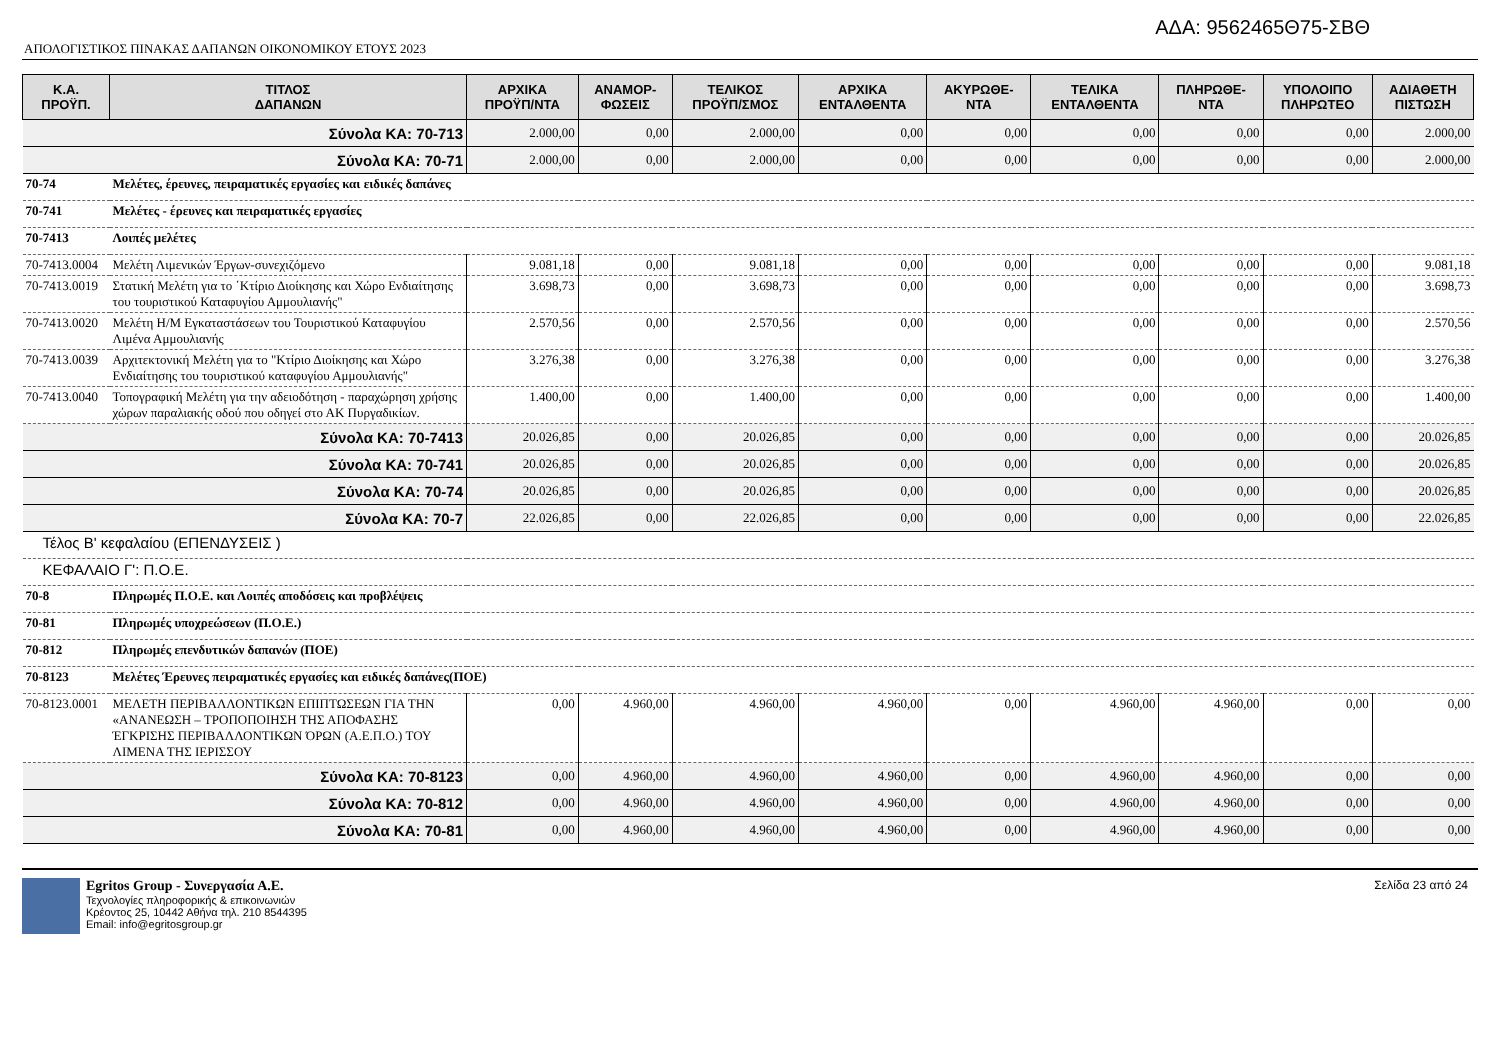ΑΔΑ: 9562465Θ75-ΣΒΘ
ΑΠΟΛΟΓΙΣΤΙΚΟΣ ΠΙΝΑΚΑΣ ΔΑΠΑΝΩΝ ΟΙΚΟΝΟΜΙΚΟΥ ΕΤΟΥΣ 2023
| Κ.Α. ΠΡΟΫΠ. | ΤΙΤΛΟΣ ΔΑΠΑΝΩΝ | ΑΡΧΙΚΑ ΠΡΟΫΠ/ΝΤΑ | ΑΝΑΜΟΡ- ΦΩΣΕΙΣ | ΤΕΛΙΚΟΣ ΠΡΟΫΠ/ΣΜΟΣ | ΑΡΧΙΚΑ ΕΝΤΑΛΘΕΝΤΑ | ΑΚΥΡΩΘΕ- ΝΤΑ | ΤΕΛΙΚΑ ΕΝΤΑΛΘΕΝΤΑ | ΠΛΗΡΩΘΕ- ΝΤΑ | ΥΠΟΛΟΙΠΟ ΠΛΗΡΩΤΕΟ | ΑΔΙΑΘΕΤΗ ΠΙΣΤΩΣΗ |
| --- | --- | --- | --- | --- | --- | --- | --- | --- | --- | --- |
| Σύνολα ΚΑ: 70-713 | | 2.000,00 | 0,00 | 2.000,00 | 0,00 | 0,00 | 0,00 | 0,00 | 0,00 | 2.000,00 |
| Σύνολα ΚΑ: 70-71 | | 2.000,00 | 0,00 | 2.000,00 | 0,00 | 0,00 | 0,00 | 0,00 | 0,00 | 2.000,00 |
| 70-74 | Μελέτες, έρευνες, πειραματικές εργασίες και ειδικές δαπάνες | | | | | | | | | |
| 70-741 | Μελέτες - έρευνες και πειραματικές εργασίες | | | | | | | | | |
| 70-7413 | Λοιπές μελέτες | | | | | | | | | |
| 70-7413.0004 | Μελέτη Λιμενικών Έργων-συνεχιζόμενο | 9.081,18 | 0,00 | 9.081,18 | 0,00 | 0,00 | 0,00 | 0,00 | 0,00 | 9.081,18 |
| 70-7413.0019 | Στατική Μελέτη για το ΄Κτίριο Διοίκησης και Χώρο Ενδιαίτησης του τουριστικού Καταφυγίου Αμμουλιανής" | 3.698,73 | 0,00 | 3.698,73 | 0,00 | 0,00 | 0,00 | 0,00 | 0,00 | 3.698,73 |
| 70-7413.0020 | Μελέτη Η/Μ Εγκαταστάσεων του Τουριστικού Καταφυγίου Λιμένα Αμμουλιανής | 2.570,56 | 0,00 | 2.570,56 | 0,00 | 0,00 | 0,00 | 0,00 | 0,00 | 2.570,56 |
| 70-7413.0039 | Αρχιτεκτονική Μελέτη για το "Κτίριο Διοίκησης και Χώρο Ενδιαίτησης του τουριστικού καταφυγίου Αμμουλιανής" | 3.276,38 | 0,00 | 3.276,38 | 0,00 | 0,00 | 0,00 | 0,00 | 0,00 | 3.276,38 |
| 70-7413.0040 | Τοπογραφική Μελέτη για την αδειοδότηση - παραχώρηση χρήσης χώρων παραλιακής οδού που οδηγεί στο ΑΚ Πυργαδικίων. | 1.400,00 | 0,00 | 1.400,00 | 0,00 | 0,00 | 0,00 | 0,00 | 0,00 | 1.400,00 |
| Σύνολα ΚΑ: 70-7413 | | 20.026,85 | 0,00 | 20.026,85 | 0,00 | 0,00 | 0,00 | 0,00 | 0,00 | 20.026,85 |
| Σύνολα ΚΑ: 70-741 | | 20.026,85 | 0,00 | 20.026,85 | 0,00 | 0,00 | 0,00 | 0,00 | 0,00 | 20.026,85 |
| Σύνολα ΚΑ: 70-74 | | 20.026,85 | 0,00 | 20.026,85 | 0,00 | 0,00 | 0,00 | 0,00 | 0,00 | 20.026,85 |
| Σύνολα ΚΑ: 70-7 | | 22.026,85 | 0,00 | 22.026,85 | 0,00 | 0,00 | 0,00 | 0,00 | 0,00 | 22.026,85 |
| Τέλος Β' κεφαλαίου (ΕΠΕΝΔΥΣΕΙΣ ) | | | | | | | | | | |
| ΚΕΦΑΛΑΙΟ Γ': Π.Ο.Ε. | | | | | | | | | | |
| 70-8 | Πληρωμές Π.Ο.Ε. και Λοιπές αποδόσεις και προβλέψεις | | | | | | | | | |
| 70-81 | Πληρωμές υποχρεώσεων (Π.Ο.Ε.) | | | | | | | | | |
| 70-812 | Πληρωμές επενδυτικών δαπανών (ΠΟΕ) | | | | | | | | | |
| 70-8123 | Μελέτες Έρευνες πειραματικές εργασίες και ειδικές δαπάνες(ΠΟΕ) | | | | | | | | | |
| 70-8123.0001 | ΜΕΛΕΤΗ ΠΕΡΙΒΑΛΛΟΝΤΙΚΩΝ ΕΠΙΠΤΩΣΕΩΝ ΓΙΑ ΤΗΝ «ΑΝΑΝΕΩΣΗ – ΤΡΟΠΟΠΟΙΗΣΗ ΤΗΣ ΑΠΟΦΑΣΗΣ ΈΓΚΡΙΣΗΣ ΠΕΡΙΒΑΛΛΟΝΤΙΚΩΝ ΌΡΩΝ (Α.Ε.Π.Ο.) ΤΟΥ ΛΙΜΕΝΑ ΤΗΣ ΙΕΡΙΣΣΟΥ | 0,00 | 4.960,00 | 4.960,00 | 4.960,00 | 0,00 | 4.960,00 | 4.960,00 | 0,00 | 0,00 |
| Σύνολα ΚΑ: 70-8123 | | 0,00 | 4.960,00 | 4.960,00 | 4.960,00 | 0,00 | 4.960,00 | 4.960,00 | 0,00 | 0,00 |
| Σύνολα ΚΑ: 70-812 | | 0,00 | 4.960,00 | 4.960,00 | 4.960,00 | 0,00 | 4.960,00 | 4.960,00 | 0,00 | 0,00 |
| Σύνολα ΚΑ: 70-81 | | 0,00 | 4.960,00 | 4.960,00 | 4.960,00 | 0,00 | 4.960,00 | 4.960,00 | 0,00 | 0,00 |
Egritos Group - Συνεργασία Α.Ε.
Τεχνολογίες πληροφορικής & επικοινωνιών
Κρέοντος 25, 10442 Αθήνα τηλ. 210 8544395
Email: info@egritosgroup.gr
Σελίδα 23 από 24